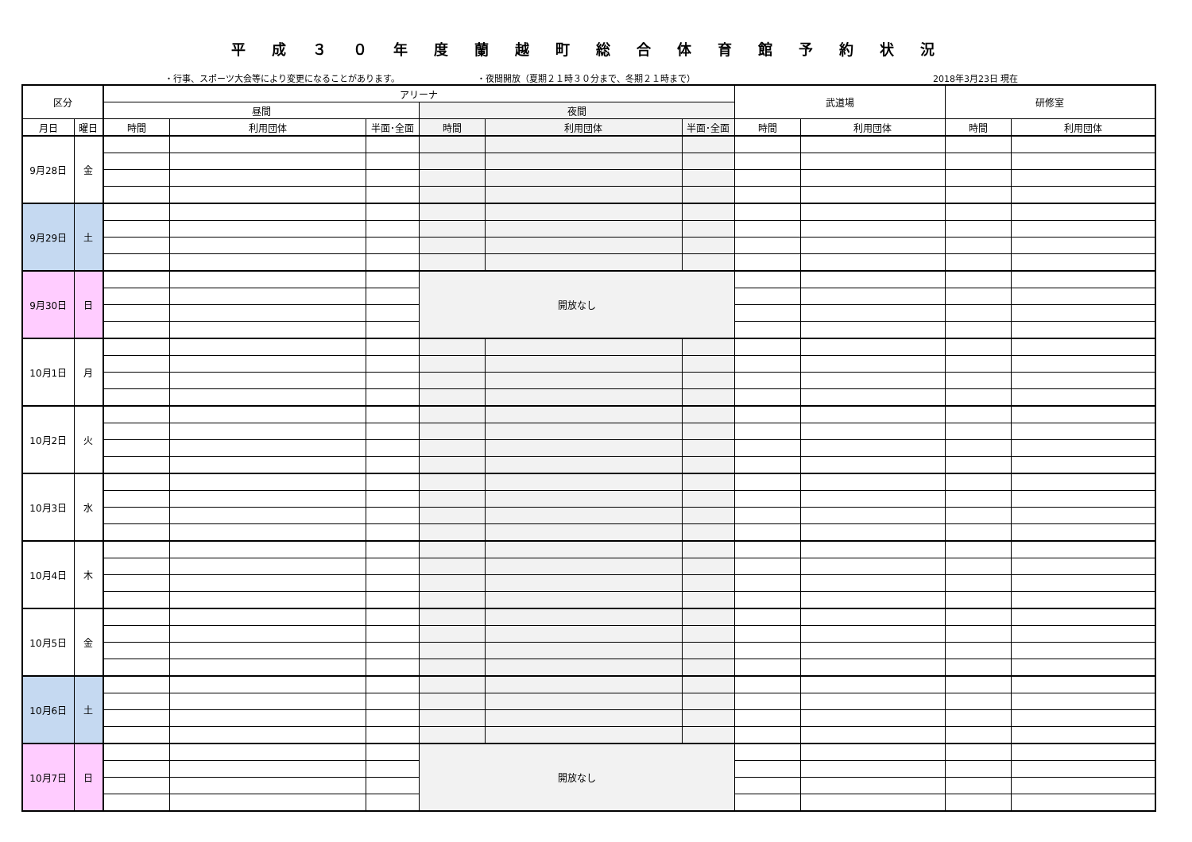平成３０年度蘭越町総合体育館予約状況
・行事、スポーツ大会等により変更になることがあります。 ・夜間開放（夏期２１時３０分まで、冬期２１時まで） 2018年3月23日 現在
| 区分 | | アリーナ | | | | | | 武道場 | | 研修室 | |
| --- | --- | --- | --- | --- | --- | --- | --- | --- | --- | --- | --- |
| | | 昼間 | | | 夜間 | | | | | | |
| 月日 | 曜日 | 時間 | 利用団体 | 半面･全面 | 時間 | 利用団体 | 半面･全面 | 時間 | 利用団体 | 時間 | 利用団体 |
| 9月28日 | 金 | | | | | | | | | | |
| 9月29日 | 土 | | | | | | | | | | |
| 9月30日 | 日 | | | | 開放なし | | | | | | |
| 10月1日 | 月 | | | | | | | | | | |
| 10月2日 | 火 | | | | | | | | | | |
| 10月3日 | 水 | | | | | | | | | | |
| 10月4日 | 木 | | | | | | | | | | |
| 10月5日 | 金 | | | | | | | | | | |
| 10月6日 | 土 | | | | | | | | | | |
| 10月7日 | 日 | | | | 開放なし | | | | | | |